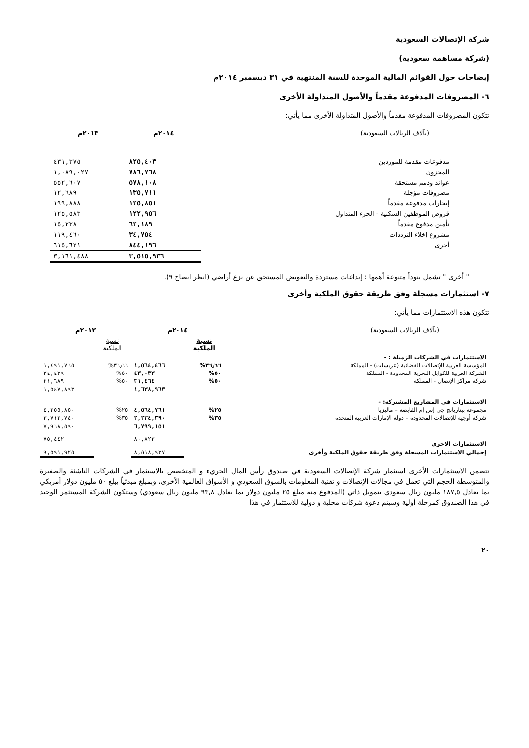شركة الإتصالات السعودية
(شركة مساهمة سعودية)
إيضاحات حول القوائم المالية الموحدة للسنة المنتهية في ٣١ ديسمبر ٢٠١٤م
٦- المصروفات المدفوعة مقدماً والأصول المتداولة الأخرى
تتكون المصروفات المدفوعة مقدماً والأصول المتداولة الأخرى مما يأتي:
| (بآلاف الريالات السعودية) | ٢٠١٤م | ٢٠١٣م |
| --- | --- | --- |
| مدفوعات مقدمة للموردين | ٨٢٥,٤٠٣ | ٤٣١,٣٧٥ |
| المخزون | ٧٨٦,٧٦٨ | ١,٠٨٩,٠٢٧ |
| عوائد وذمم مستحقة | ٥٧٨,١٠٨ | ٥٥٢,٦٠٧ |
| مصروفات مؤجلة | ١٣٥,٧١١ | ١٢,٦٨٩ |
| إيجارات مدفوعة مقدماً | ١٢٥,٨٥١ | ١٩٩,٨٨٨ |
| قروض الموظفين السكنية - الجزء المتداول | ١٢٢,٩٥٦ | ١٢٥,٥٨٣ |
| تأمين مدفوع مقدماً | ٦٢,١٨٩ | ١٥,٢٣٨ |
| مشروع إخلاء الترددات | ٣٤,٧٥٤ | ١١٩,٤٦٠ |
| أخرى | ٨٤٤,١٩٦ | ٦١٥,٦٢١ |
| | ٣,٥١٥,٩٣٦ | ٣,١٦١,٤٨٨ |
" أخرى " تشمل بنوداً متنوعة أهمها : إيداعات مستردة والتعويض المستحق عن نزع أراضي (انظر ايضاح ٩).
٧- استثمارات مسجلة وفق طريقة حقوق الملكية وأخرى
تتكون هذه الاستثمارات مما يأتي:
| (بآلاف الريالات السعودية) | ٢٠١٤م | | ٢٠١٣م | |
| --- | --- | --- | --- | --- |
| | نسبة الملكية | | نسبة الملكية | |
| الاستثمارات في الشركات الزميلة : - | | | | |
| المؤسسة العربية للإتصالات الفضائية (عربسات) - المملكة | ٣٦٫٦٦% | ١,٥٦٤,٤٦٦ | ٣٦٫٦٦% | ١,٤٩١,٧٦٥ |
| الشركة العربية للكوابل البحرية المحدودة - المملكة | ٥٠% | ٤٣,٠٣٣ | ٥٠% | ٣٤,٤٣٩ |
| شركة مراكز الإتصال - المملكة | ٥٠% | ٣١,٤٦٤ | ٥٠% | ٢١,٦٨٩ |
| | | ١,٦٣٨,٩٦٣ | | ١,٥٤٧,٨٩٣ |
| الاستثمارات في المشاريع المشتركة: - | | | | |
| مجموعة بيناريانج جي إس إم القابضة – ماليزيا | ٢٥% | ٤,٥٦٤,٧٦١ | ٢٥% | ٤,٢٥٥,٨٥٠ |
| شركة أوجيه للإتصالات المحدودة – دولة الإمارات العربية المتحدة | ٣٥% | ٢,٢٣٤,٣٩٠ | ٣٥% | ٣,٧١٢,٧٤٠ |
| | | ٦,٧٩٩,١٥١ | | ٧,٩٦٨,٥٩٠ |
| الاستثمارات الاخرى | | ٨٠,٨٢٣ | | ٧٥,٤٤٢ |
| إجمالي الاستثمارات المسجلة وفق طريقة حقوق الملكية وأخرى | | ٨,٥١٨,٩٣٧ | | ٩,٥٩١,٩٢٥ |
تتضمن الاستثمارات الأخرى استثمار شركة الإتصالات السعودية في صندوق رأس المال الجريء و المتخصص بالاستثمار في الشركات الناشئة والصغيرة والمتوسطة الحجم التي تعمل في مجالات الإتصالات و تقنية المعلومات بالسوق السعودي و الأسواق العالمية الأخرى، وبمبلغ مبدئياً يبلغ ٥٠ مليون دولار أمريكي بما يعادل ١٨٧,٥ مليون ريال سعودي بتمويل ذاتي (المدفوع منه مبلغ ٢٥ مليون دولار بما يعادل ٩٣,٨ مليون ريال سعودي) وستكون الشركة المستثمر الوحيد في هذا الصندوق كمرحلة أولية وسيتم دعوة شركات محلية و دولية للاستثمار في هذا
٢٠